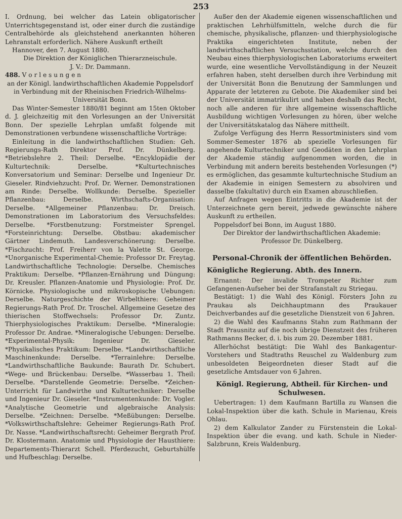253
I. Ordnung, bei welcher das Latein obligatorischer Unterrichtsgegenstand ist, oder einer durch die zuständige Centralbehörde als gleichstehend anerkannten höheren Lehranstalt erforderlich. Nähere Auskunft ertheilt
Hannover, den 7. August 1880.
Die Direktion der Königlichen Thierarzneischule.
J. V.: Dr. Dammann.
488. V o r l e s u n g e n
an der Königl. landwirthschaftlichen Akademie Poppelsdorf in Verbindung mit der Rheinischen Friedrich-Wilhelms-Universität Bonn.
Das Winter-Semester 1880/81 beginnt am 15ten Oktober d. J. gleichzeitig mit den Vorlesungen an der Universität Bonn. Der spezielle Lehrplan umfaßt folgende mit Demonstrationen verbundene wissenschaftliche Vorträge:
Einleitung in die landwirthschaftlichen Studien: Geh. Regierungs-Rath Direktor Prof. Dr. Dünkelberg. *Betriebslehre 2. Theil: Derselbe. *Encyklopädie der Kulturtechnik: Derselbe. *Kulturtechnisches Konversatorium und Seminar: Derselbe und Ingenieur Dr. Gieseler. Rindviehzucht: Prof. Dr. Werner. Demonstrationen am Rinde: Derselbe. Wollkunde: Derselbe. Spezieller Pflanzenbau: Derselbe. Wirthschafts-Organisation: Derselbe. *Allgemeiner Pflanzenbau: Dr. Dreisch. Demonstrationen im Laboratorium des Versuchsfeldes: Derselbe. *Forstbenutzung: Forstmeister Sprengel. *Forsteinrichtung: Derselbe. Obstbau: akademischer Gärtner Lindemuth. Landesverschönerung: Derselbe. *Fischzucht: Prof. Freiherr von la Valette St. George. *Unorganische Experimental-Chemie: Professor Dr. Freytag. Landwirthschaftliche Technologie: Derselbe. Chemisches Praktikum: Derselbe. *Pflanzen-Ernährung und Düngung: Dr. Kreusler. Pflanzen-Anatomie und Physiologie: Prof. Dr. Körnicke. Physiologische und mikroskopische Uebungen: Derselbe. Naturgeschichte der Wirbelthiere: Geheimer Regierungs-Rath Prof. Dr. Troschel. Allgemeine Gesetze des thierischen Stoffwechsels: Professor Dr. Zuntz. Thierphysiologisches Praktikum: Derselbe. *Mineralogie: Professor Dr. Andrae. *Mineralogische Uebungen: Derselbe. *Experimental-Physik: Ingenieur Dr. Gieseler. *Physikalisches Praktikum: Derselbe. *Landwirthschaftliche Maschinenkunde: Derselbe. *Terrainlehre: Derselbe. *Landwirthschaftliche Baukunde: Baurath Dr. Schubert. *Wege- und Brückenbau: Derselbe. *Wasserbau 1. Theil: Derselbe. *Darstellende Geometrie: Derselbe. *Zeichen-Unterricht für Landwirthe und Kulturtechniker: Derselbe und Ingenieur Dr. Gieseler. *Instrumentenkunde: Dr. Vogler. *Analytische Geometrie und algebraische Analysis: Derselbe. *Zeichnen: Derselbe. *Meßübungen: Derselbe. *Volkswirthschaftslehre: Geheimer Regierungs-Rath Prof. Dr. Nasse. *Landwirthschaftsrecht: Geheimer Bergrath Prof. Dr. Klostermann. Anatomie und Physiologie der Hausthiere: Departements-Thierarzt Schell. Pferdezucht, Geburtshülfe und Hufbeschlag: Derselbe.
Außer den der Akademie eigenen wissenschaftlichen und praktischen Lehrhülfsmitteln, welche durch die für chemische, physikalische, pflanzen- und thierphysiologische Praktika eingerichteten Institute, neben der landwirthschaftlichen Versuchsstation, welche durch den Neubau eines thierphysiologischen Laboratoriums erweitert wurde, eine wesentliche Vervollständigung in der Neuzeit erfahren haben, steht derselben durch ihre Verbindung mit der Universität Bonn die Benutzung der Sammlungen und Apparate der letzteren zu Gebote. Die Akademiker sind bei der Universität immatrikulirt und haben deshalb das Recht, noch alle anderen für ihre allgemeine wissenschaftliche Ausbildung wichtigen Vorlesungen zu hören, über welche der Universitätskatalog das Nähere mittheilt.
Zufolge Verfügung des Herrn Ressortministers sind vom Sommer-Semester 1876 ab spezielle Vorlesungen für angehende Kulturtechniker und Geodäten in den Lehrplan der Akademie ständig aufgenommen worden, die in Verbindung mit andern bereits bestehenden Vorlesungen (*) es ermöglichen, das gesammte kulturtechnische Studium an der Akademie in einigen Semestern zu absolviren und dasselbe (fakultativ) durch ein Examen abzuschließen.
Auf Anfragen wegen Eintritts in die Akademie ist der Unterzeichnete gern bereit, jedwede gewünschte nähere Auskunft zu ertheilen.
Poppelsdorf bei Bonn, im August 1880.
Der Direktor der landwirthschaftlichen Akademie:
Professor Dr. Dünkelberg.
Personal-Chronik der öffentlichen Behörden.
Königliche Regierung. Abth. des Innern.
Ernannt: Der invalide Trompeter Richter zum Gefangenen-Aufseher bei der Strafanstalt zu Striegau.
Bestätigt: 1) die Wahl des Königl. Försters John zu Praukau als Deichhauptmann des Praukauer Deichverbandes auf die gesetzliche Dienstzeit von 6 Jahren.
2) die Wahl des Kaufmanns Stahn zum Rathmann der Stadt Prausnitz auf die noch übrige Dienstzeit des früheren Rathmanns Becker, d. i. bis zum 20. Dezember 1881.
Allerhöchst bestätigt: Die Wahl des Bankagentur-Vorstehers und Stadtraths Reuschel zu Waldenburg zum unbesoldeten Beigeordneten dieser Stadt auf die gesetzliche Amtsdauer von 6 Jahren.
Königl. Regierung, Abtheil. für Kirchen- und Schulwesen.
Uebertragen: 1) dem Kaufmann Bartilla zu Wansen die Lokal-Inspektion über die kath. Schule in Marienau, Kreis Ohlau.
2) dem Kalkulator Zander zu Fürstenstein die Lokal-Inspektion über die evang. und kath. Schule in Nieder-Salzbrunn, Kreis Waldenburg.